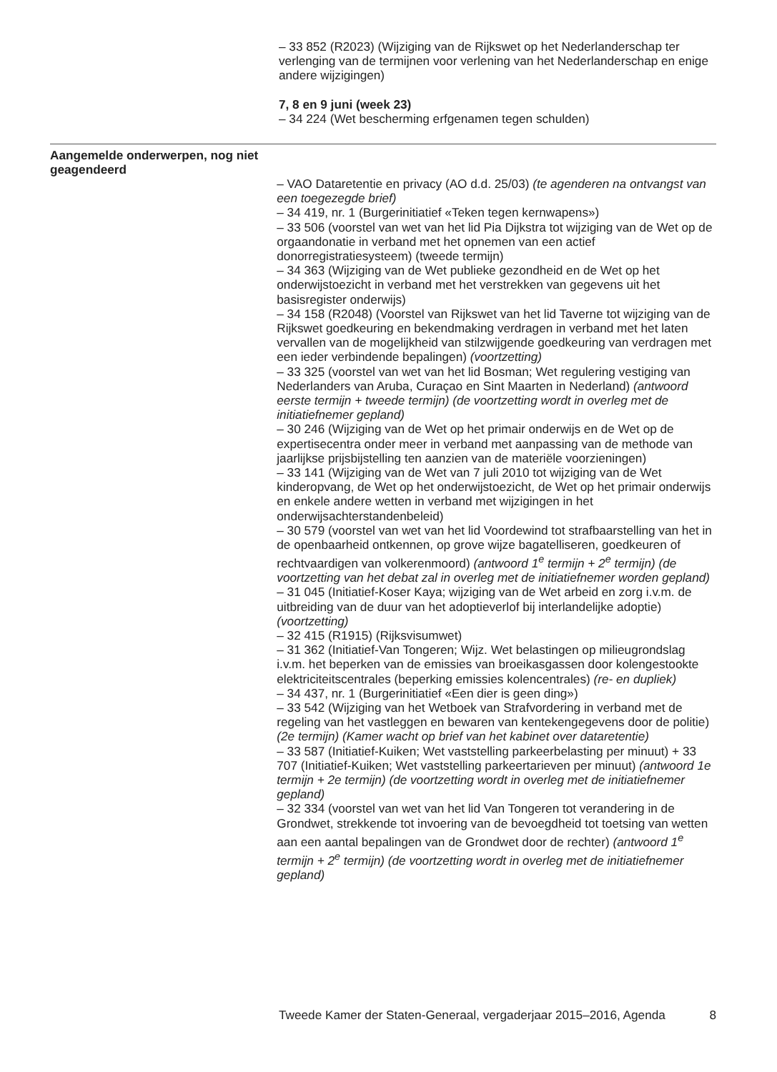– 33 852 (R2023) (Wijziging van de Rijkswet op het Nederlanderschap ter verlenging van de termijnen voor verlening van het Nederlanderschap en enige andere wijzigingen)
7, 8 en 9 juni (week 23)
– 34 224 (Wet bescherming erfgenamen tegen schulden)
Aangemelde onderwerpen, nog niet geagendeerd
– VAO Dataretentie en privacy (AO d.d. 25/03) (te agenderen na ontvangst van een toegezegde brief)
– 34 419, nr. 1 (Burgerinitiatief «Teken tegen kernwapens»)
– 33 506 (voorstel van wet van het lid Pia Dijkstra tot wijziging van de Wet op de orgaandonatie in verband met het opnemen van een actief donorregistratiesysteem) (tweede termijn)
– 34 363 (Wijziging van de Wet publieke gezondheid en de Wet op het onderwijstoezicht in verband met het verstrekken van gegevens uit het basisregister onderwijs)
– 34 158 (R2048) (Voorstel van Rijkswet van het lid Taverne tot wijziging van de Rijkswet goedkeuring en bekendmaking verdragen in verband met het laten vervallen van de mogelijkheid van stilzwijgende goedkeuring van verdragen met een ieder verbindende bepalingen) (voortzetting)
– 33 325 (voorstel van wet van het lid Bosman; Wet regulering vestiging van Nederlanders van Aruba, Curaçao en Sint Maarten in Nederland) (antwoord eerste termijn + tweede termijn) (de voortzetting wordt in overleg met de initiatiefnemer gepland)
– 30 246 (Wijziging van de Wet op het primair onderwijs en de Wet op de expertisecentra onder meer in verband met aanpassing van de methode van jaarlijkse prijsbijstelling ten aanzien van de materiële voorzieningen)
– 33 141 (Wijziging van de Wet van 7 juli 2010 tot wijziging van de Wet kinderopvang, de Wet op het onderwijstoezicht, de Wet op het primair onderwijs en enkele andere wetten in verband met wijzigingen in het onderwijsachterstandenbeleid)
– 30 579 (voorstel van wet van het lid Voordewind tot strafbaarstelling van het in de openbaarheid ontkennen, op grove wijze bagatelliseren, goedkeuren of rechtvaardigen van volkerenmoord) (antwoord 1<sup>e</sup> termijn + 2<sup>e</sup> termijn) (de voortzetting van het debat zal in overleg met de initiatiefnemer worden gepland)
– 31 045 (Initiatief-Koser Kaya; wijziging van de Wet arbeid en zorg i.v.m. de uitbreiding van de duur van het adoptieverlof bij interlandelijke adoptie) (voortzetting)
– 32 415 (R1915) (Rijksvisumwet)
– 31 362 (Initiatief-Van Tongeren; Wijz. Wet belastingen op milieugrondslag i.v.m. het beperken van de emissies van broeikasgassen door kolengestookte elektriciteitscentrales (beperking emissies kolencentrales) (re- en dupliek)
– 34 437, nr. 1 (Burgerinitiatief «Een dier is geen ding»)
– 33 542 (Wijziging van het Wetboek van Strafvordering in verband met de regeling van het vastleggen en bewaren van kentekengegevens door de politie) (2e termijn) (Kamer wacht op brief van het kabinet over dataretentie)
– 33 587 (Initiatief-Kuiken; Wet vaststelling parkeerbelasting per minuut) + 33 707 (Initiatief-Kuiken; Wet vaststelling parkeertarieven per minuut) (antwoord 1e termijn + 2e termijn) (de voortzetting wordt in overleg met de initiatiefnemer gepland)
– 32 334 (voorstel van wet van het lid Van Tongeren tot verandering in de Grondwet, strekkende tot invoering van de bevoegdheid tot toetsing van wetten aan een aantal bepalingen van de Grondwet door de rechter) (antwoord 1<sup>e</sup> termijn + 2<sup>e</sup> termijn) (de voortzetting wordt in overleg met de initiatiefnemer gepland)
Tweede Kamer der Staten-Generaal, vergaderjaar 2015–2016, Agenda 8